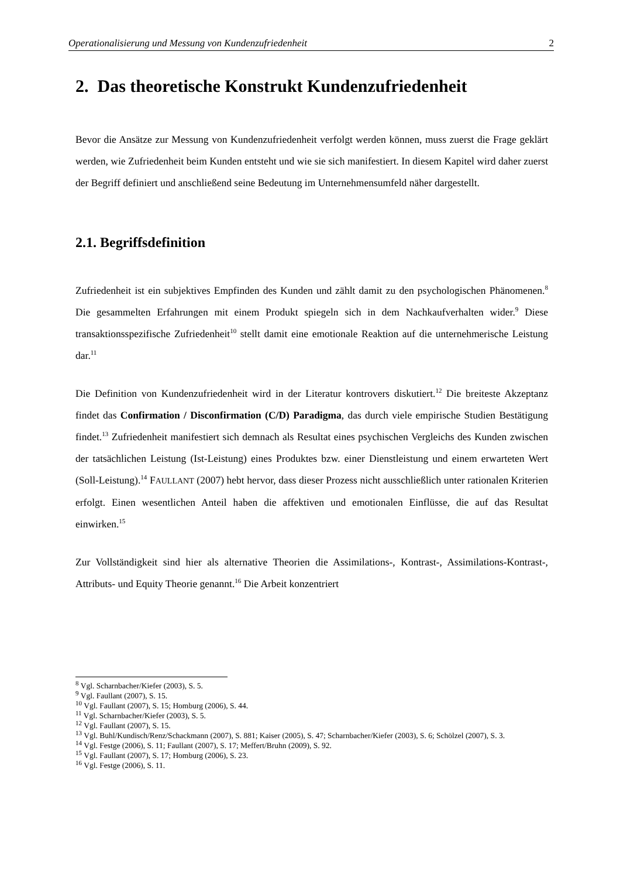Operationalisierung und Messung von Kundenzufriedenheit 2
2. Das theoretische Konstrukt Kundenzufriedenheit
Bevor die Ansätze zur Messung von Kundenzufriedenheit verfolgt werden können, muss zuerst die Frage geklärt werden, wie Zufriedenheit beim Kunden entsteht und wie sie sich manifestiert. In diesem Kapitel wird daher zuerst der Begriff definiert und anschließend seine Bedeutung im Unternehmensumfeld näher dargestellt.
2.1. Begriffsdefinition
Zufriedenheit ist ein subjektives Empfinden des Kunden und zählt damit zu den psychologischen Phänomenen.<sup>8</sup> Die gesammelten Erfahrungen mit einem Produkt spiegeln sich in dem Nachkaufverhalten wider.<sup>9</sup> Diese transaktionsspezifische Zufriedenheit<sup>10</sup> stellt damit eine emotionale Reaktion auf die unternehmerische Leistung dar.<sup>11</sup>
Die Definition von Kundenzufriedenheit wird in der Literatur kontrovers diskutiert.<sup>12</sup> Die breiteste Akzeptanz findet das Confirmation / Disconfirmation (C/D) Paradigma, das durch viele empirische Studien Bestätigung findet.<sup>13</sup> Zufriedenheit manifestiert sich demnach als Resultat eines psychischen Vergleichs des Kunden zwischen der tatsächlichen Leistung (Ist-Leistung) eines Produktes bzw. einer Dienstleistung und einem erwarteten Wert (Soll-Leistung).<sup>14</sup> FAULLANT (2007) hebt hervor, dass dieser Prozess nicht ausschließlich unter rationalen Kriterien erfolgt. Einen wesentlichen Anteil haben die affektiven und emotionalen Einflüsse, die auf das Resultat einwirken.<sup>15</sup>
Zur Vollständigkeit sind hier als alternative Theorien die Assimilations-, Kontrast-, Assimilations-Kontrast-, Attributs- und Equity Theorie genannt.<sup>16</sup> Die Arbeit konzentriert
<sup>8</sup> Vgl. Scharnbacher/Kiefer (2003), S. 5.
<sup>9</sup> Vgl. Faullant (2007), S. 15.
<sup>10</sup> Vgl. Faullant (2007), S. 15; Homburg (2006), S. 44.
<sup>11</sup> Vgl. Scharnbacher/Kiefer (2003), S. 5.
<sup>12</sup> Vgl. Faullant (2007), S. 15.
<sup>13</sup> Vgl. Buhl/Kundisch/Renz/Schackmann (2007), S. 881; Kaiser (2005), S. 47; Scharnbacher/Kiefer (2003), S. 6; Schölzel (2007), S. 3.
<sup>14</sup> Vgl. Festge (2006), S. 11; Faullant (2007), S. 17; Meffert/Bruhn (2009), S. 92.
<sup>15</sup> Vgl. Faullant (2007), S. 17; Homburg (2006), S. 23.
<sup>16</sup> Vgl. Festge (2006), S. 11.